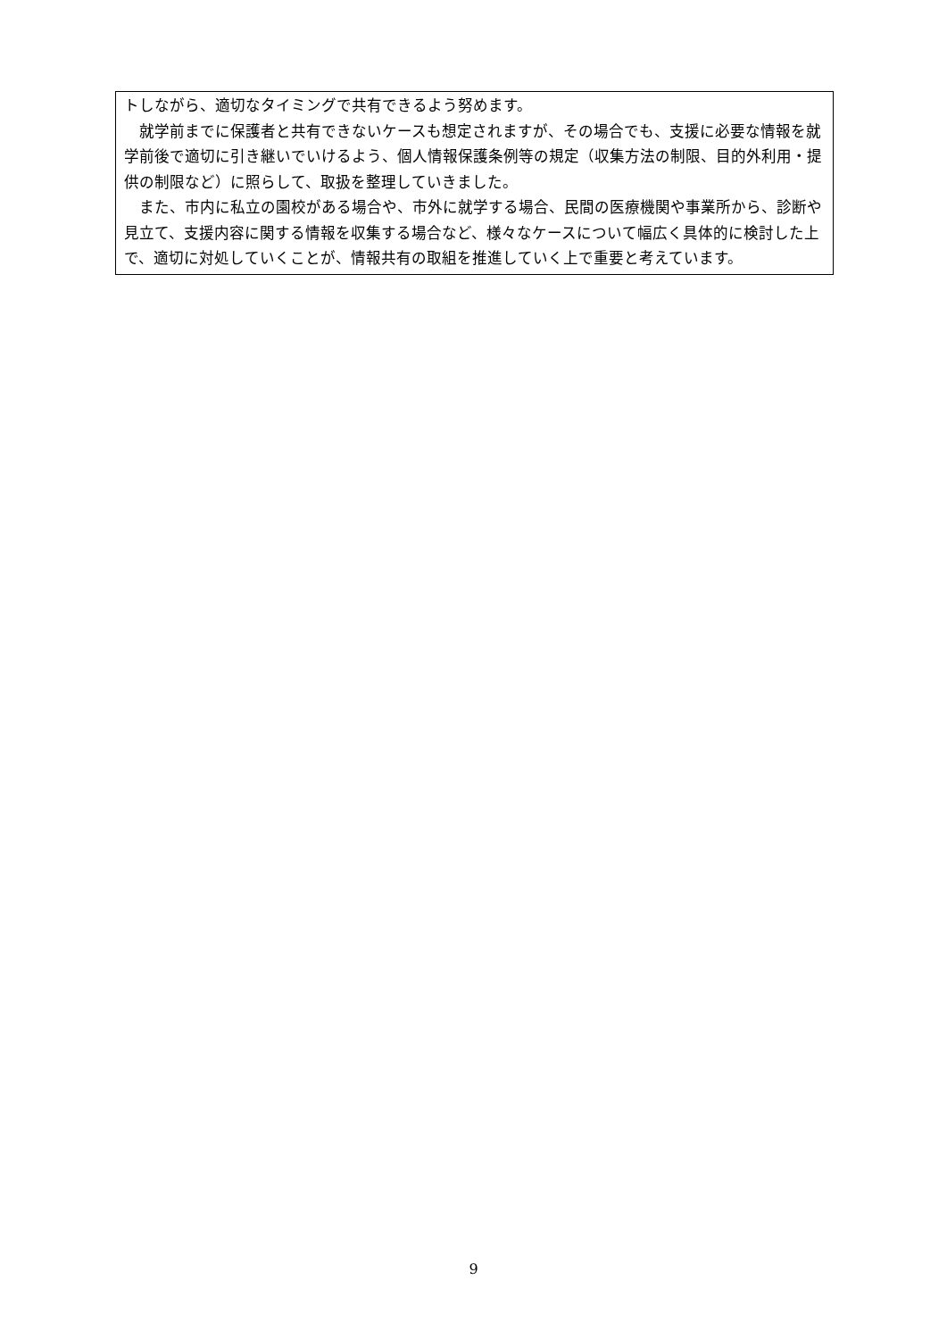トしながら、適切なタイミングで共有できるよう努めます。
　就学前までに保護者と共有できないケースも想定されますが、その場合でも、支援に必要な情報を就学前後で適切に引き継いでいけるよう、個人情報保護条例等の規定（収集方法の制限、目的外利用・提供の制限など）に照らして、取扱を整理していきました。
　また、市内に私立の園校がある場合や、市外に就学する場合、民間の医療機関や事業所から、診断や見立て、支援内容に関する情報を収集する場合など、様々なケースについて幅広く具体的に検討した上で、適切に対処していくことが、情報共有の取組を推進していく上で重要と考えています。
9